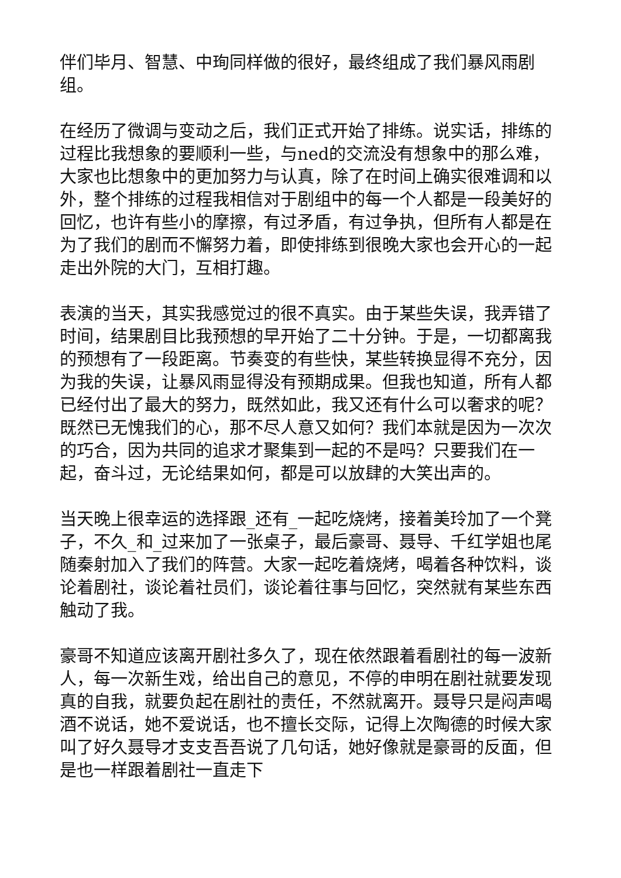伴们毕月、智慧、中珣同样做的很好，最终组成了我们暴风雨剧组。
在经历了微调与变动之后，我们正式开始了排练。说实话，排练的过程比我想象的要顺利一些，与ned的交流没有想象中的那么难，大家也比想象中的更加努力与认真，除了在时间上确实很难调和以外，整个排练的过程我相信对于剧组中的每一个人都是一段美好的回忆，也许有些小的摩擦，有过矛盾，有过争执，但所有人都是在为了我们的剧而不懈努力着，即使排练到很晚大家也会开心的一起走出外院的大门，互相打趣。
表演的当天，其实我感觉过的很不真实。由于某些失误，我弄错了时间，结果剧目比我预想的早开始了二十分钟。于是，一切都离我的预想有了一段距离。节奏变的有些快，某些转换显得不充分，因为我的失误，让暴风雨显得没有预期成果。但我也知道，所有人都已经付出了最大的努力，既然如此，我又还有什么可以奢求的呢？既然已无愧我们的心，那不尽人意又如何？我们本就是因为一次次的巧合，因为共同的追求才聚集到一起的不是吗？只要我们在一起，奋斗过，无论结果如何，都是可以放肆的大笑出声的。
当天晚上很幸运的选择跟_还有_一起吃烧烤，接着美玲加了一个凳子，不久_和_过来加了一张桌子，最后豪哥、聂导、千红学姐也尾随秦射加入了我们的阵营。大家一起吃着烧烤，喝着各种饮料，谈论着剧社，谈论着社员们，谈论着往事与回忆，突然就有某些东西触动了我。
豪哥不知道应该离开剧社多久了，现在依然跟着看剧社的每一波新人，每一次新生戏，给出自己的意见，不停的申明在剧社就要发现真的自我，就要负起在剧社的责任，不然就离开。聂导只是闷声喝酒不说话，她不爱说话，也不擅长交际，记得上次陶德的时候大家叫了好久聂导才支支吾吾说了几句话，她好像就是豪哥的反面，但是也一样跟着剧社一直走下